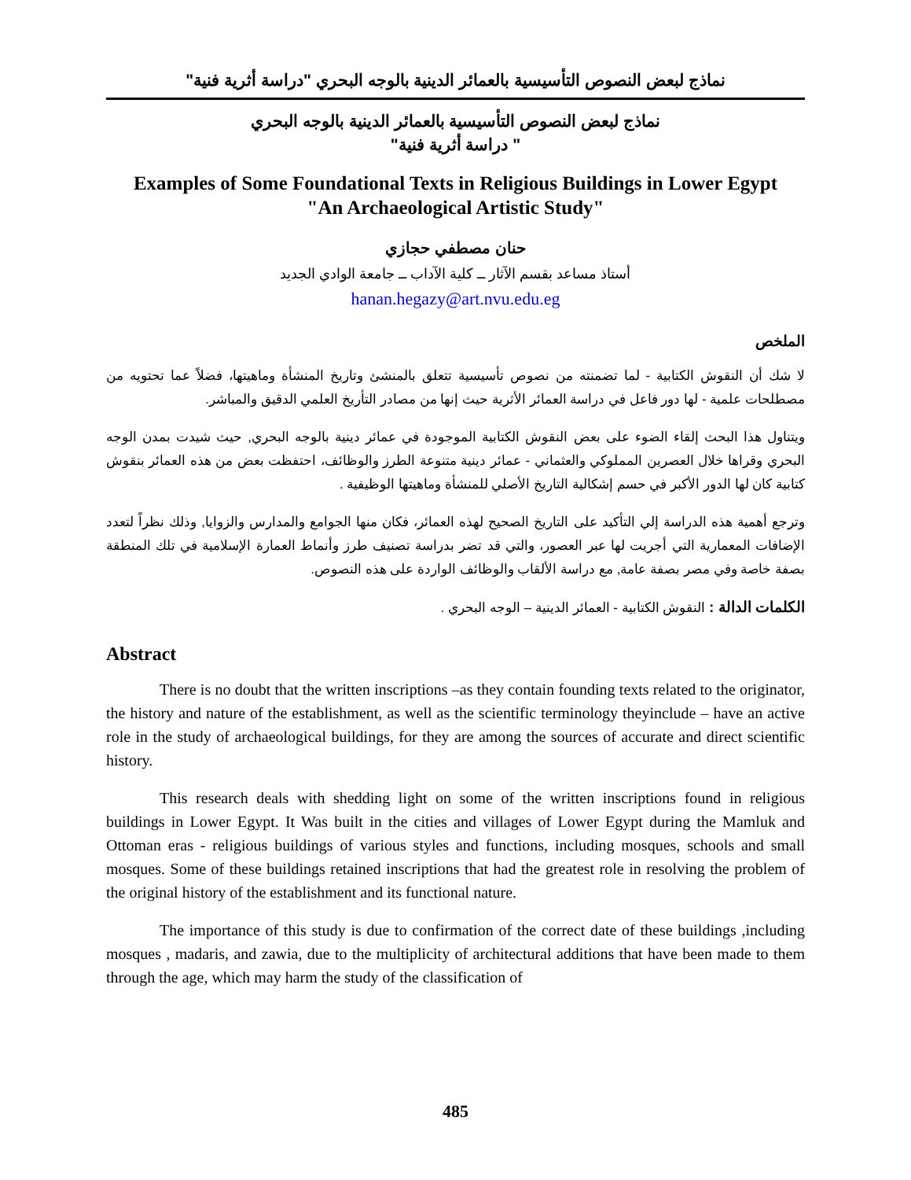نماذج لبعض النصوص التأسيسية بالعمائر الدينية بالوجه البحري "دراسة أثرية فنية"
نماذج لبعض النصوص التأسيسية بالعمائر الدينية بالوجه البحري
" دراسة أثرية فنية"
Examples of Some Foundational Texts in Religious Buildings in Lower Egypt
"An Archaeological Artistic Study"
حنان مصطفي حجازي
أستاذ مساعد بقسم الآثار ــ كلية الآداب ــ جامعة الوادي الجديد
hanan.hegazy@art.nvu.edu.eg
الملخص
لا شك أن النقوش الكتابية - لما تضمنته من نصوص تأسيسية تتعلق بالمنشئ وتاريخ المنشأة وماهيتها، فضلاً عما تحتويه من مصطلحات علمية - لها دور فاعل في دراسة العمائر الأثرية حيث إنها من مصادر التأريخ العلمي الدقيق والمباشر.
ويتناول هذا البحث إلقاء الضوء على بعض النقوش الكتابية الموجودة في عمائر دينية بالوجه البحري, حيث شيدت بمدن الوجه البحري وقراها خلال العصرين المملوكي والعثماني - عمائر دينية متنوعة الطرز والوظائف، احتفظت بعض من هذه العمائر بنقوش كتابية كان لها الدور الأكبر في حسم إشكالية التاريخ الأصلي للمنشأة وماهيتها الوظيفية .
وترجع أهمية هذه الدراسة إلي التأكيد على التاريخ الصحيح لهذه العمائر، فكان منها الجوامع والمدارس والزوايا, وذلك نظراً لتعدد الإضافات المعمارية التي أجريت لها عبر العصور، والتي قد تضر بدراسة تصنيف طرز وأنماط العمارة الإسلامية في تلك المنطقة بصفة خاصة وفي مصر بصفة عامة, مع دراسة الألقاب والوظائف الواردة على هذه النصوص.
الكلمات الدالة : النقوش الكتابية - العمائر الدينية – الوجه البحري .
Abstract
There is no doubt that the written inscriptions –as they contain founding texts related to the originator, the history and nature of the establishment, as well as the scientific terminology theyinclude – have an active role in the study of archaeological buildings, for they are among the sources of accurate and direct scientific history.
This research deals with shedding light on some of the written inscriptions found in religious buildings in Lower Egypt. It Was built in the cities and villages of Lower Egypt during the Mamluk and Ottoman eras - religious buildings of various styles and functions, including mosques, schools and small mosques. Some of these buildings retained inscriptions that had the greatest role in resolving the problem of the original history of the establishment and its functional nature.
The importance of this study is due to confirmation of the correct date of these buildings ,including mosques , madaris, and zawia, due to the multiplicity of architectural additions that have been made to them through the age, which may harm the study of the classification of
485